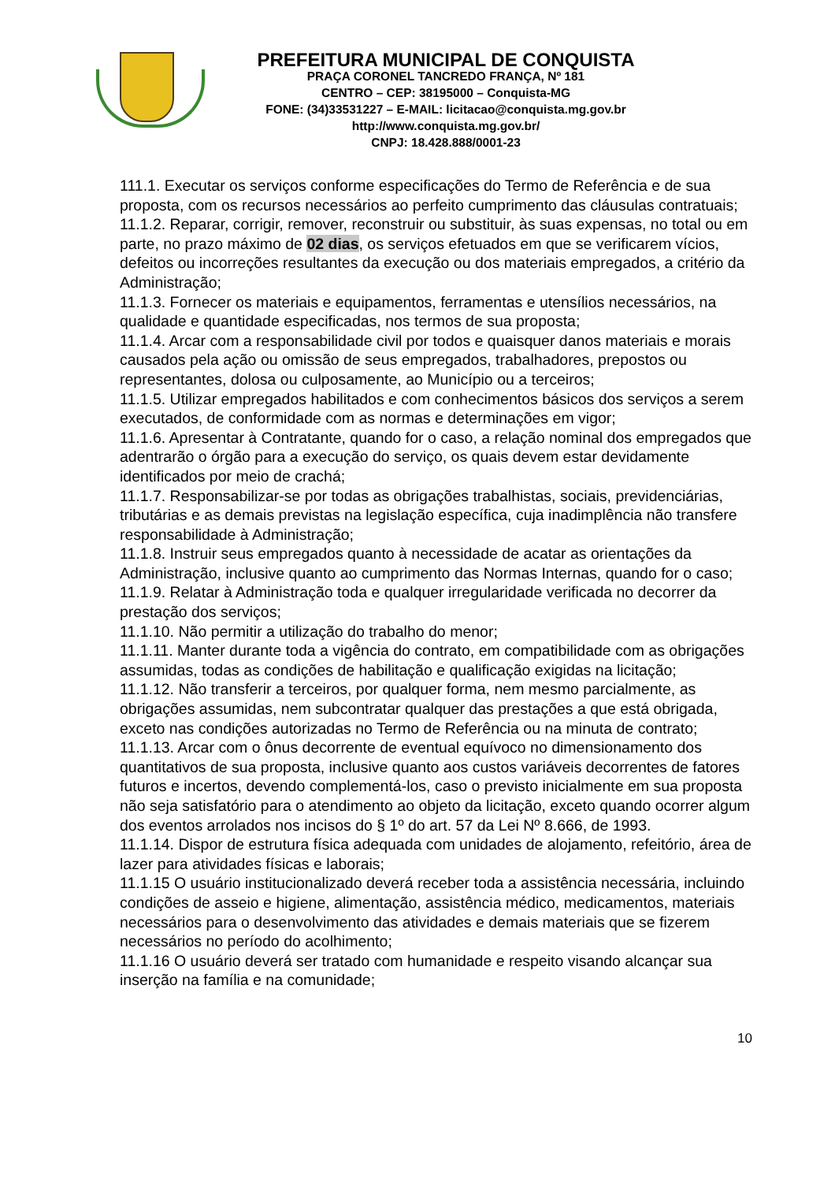PREFEITURA MUNICIPAL DE CONQUISTA
PRAÇA CORONEL TANCREDO FRANÇA, Nº 181
CENTRO – CEP: 38195000 – Conquista-MG
FONE: (34)33531227 – E-MAIL: licitacao@conquista.mg.gov.br
http://www.conquista.mg.gov.br/
CNPJ: 18.428.888/0001-23
111.1. Executar os serviços conforme especificações do Termo de Referência e de sua proposta, com os recursos necessários ao perfeito cumprimento das cláusulas contratuais;
11.1.2. Reparar, corrigir, remover, reconstruir ou substituir, às suas expensas, no total ou em parte, no prazo máximo de 02 dias, os serviços efetuados em que se verificarem vícios, defeitos ou incorreções resultantes da execução ou dos materiais empregados, a critério da Administração;
11.1.3. Fornecer os materiais e equipamentos, ferramentas e utensílios necessários, na qualidade e quantidade especificadas, nos termos de sua proposta;
11.1.4. Arcar com a responsabilidade civil por todos e quaisquer danos materiais e morais causados pela ação ou omissão de seus empregados, trabalhadores, prepostos ou representantes, dolosa ou culposamente, ao Município ou a terceiros;
11.1.5. Utilizar empregados habilitados e com conhecimentos básicos dos serviços a serem executados, de conformidade com as normas e determinações em vigor;
11.1.6. Apresentar à Contratante, quando for o caso, a relação nominal dos empregados que adentrarão o órgão para a execução do serviço, os quais devem estar devidamente identificados por meio de crachá;
11.1.7. Responsabilizar-se por todas as obrigações trabalhistas, sociais, previdenciárias, tributárias e as demais previstas na legislação específica, cuja inadimplência não transfere responsabilidade à Administração;
11.1.8. Instruir seus empregados quanto à necessidade de acatar as orientações da Administração, inclusive quanto ao cumprimento das Normas Internas, quando for o caso;
11.1.9. Relatar à Administração toda e qualquer irregularidade verificada no decorrer da prestação dos serviços;
11.1.10. Não permitir a utilização do trabalho do menor;
11.1.11. Manter durante toda a vigência do contrato, em compatibilidade com as obrigações assumidas, todas as condições de habilitação e qualificação exigidas na licitação;
11.1.12. Não transferir a terceiros, por qualquer forma, nem mesmo parcialmente, as obrigações assumidas, nem subcontratar qualquer das prestações a que está obrigada, exceto nas condições autorizadas no Termo de Referência ou na minuta de contrato;
11.1.13. Arcar com o ônus decorrente de eventual equívoco no dimensionamento dos quantitativos de sua proposta, inclusive quanto aos custos variáveis decorrentes de fatores futuros e incertos, devendo complementá-los, caso o previsto inicialmente em sua proposta não seja satisfatório para o atendimento ao objeto da licitação, exceto quando ocorrer algum dos eventos arrolados nos incisos do § 1º do art. 57 da Lei Nº 8.666, de 1993.
11.1.14. Dispor de estrutura física adequada com unidades de alojamento, refeitório, área de lazer para atividades físicas e laborais;
11.1.15 O usuário institucionalizado deverá receber toda a assistência necessária, incluindo condições de asseio e higiene, alimentação, assistência médico, medicamentos, materiais necessários para o desenvolvimento das atividades e demais materiais que se fizerem necessários no período do acolhimento;
11.1.16 O usuário deverá ser tratado com humanidade e respeito visando alcançar sua inserção na família e na comunidade;
10